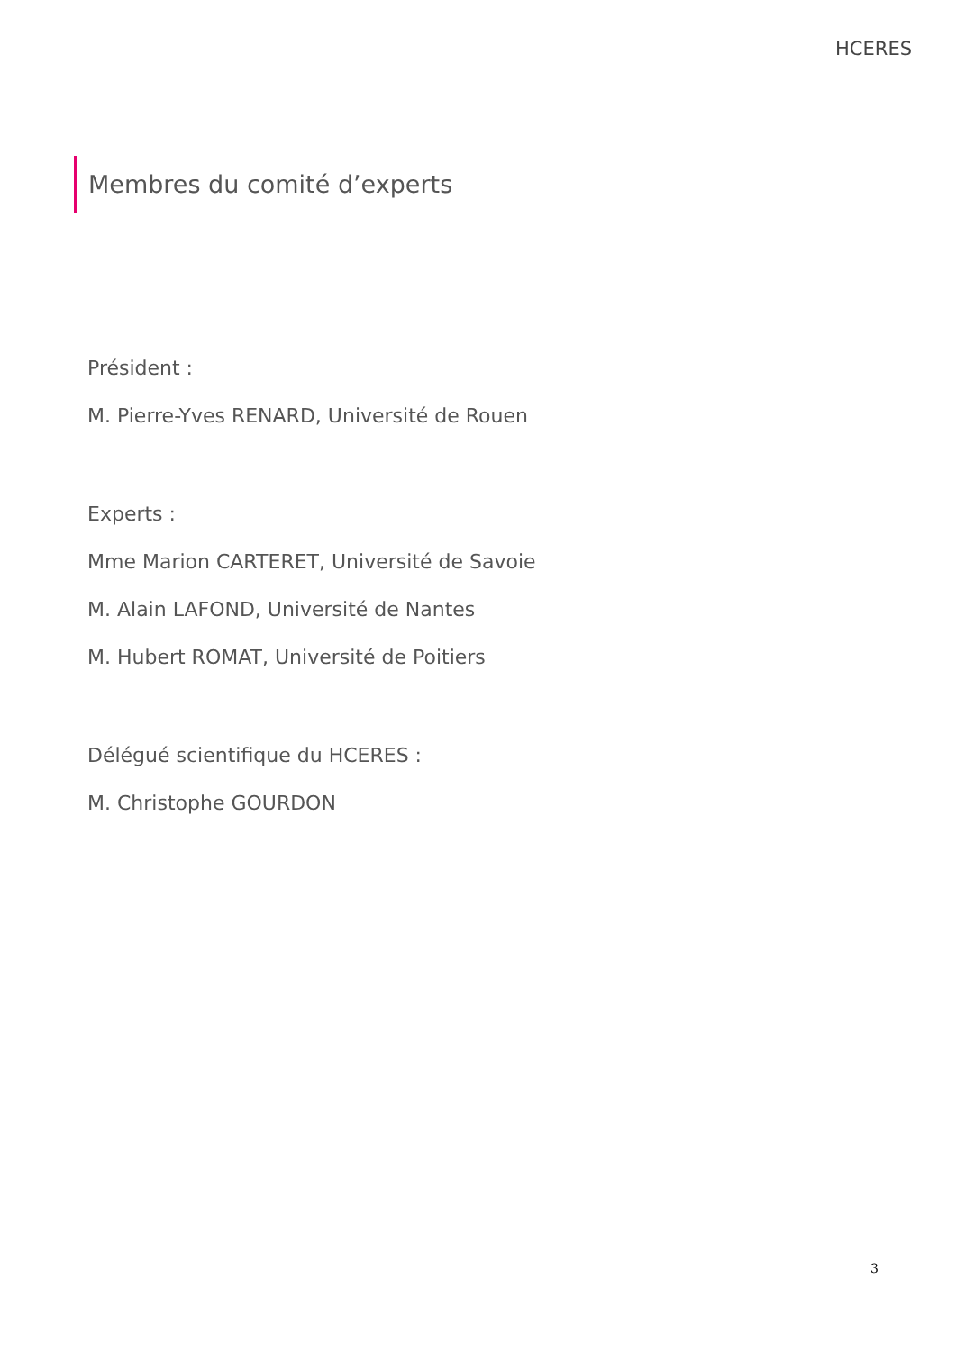HCERES
Membres du comité d’experts
Président :
M. Pierre-Yves RENARD, Université de Rouen
Experts :
Mme Marion CARTERET, Université de Savoie
M. Alain LAFOND, Université de Nantes
M. Hubert ROMAT, Université de Poitiers
Délégué scientifique du HCERES :
M. Christophe GOURDON
3